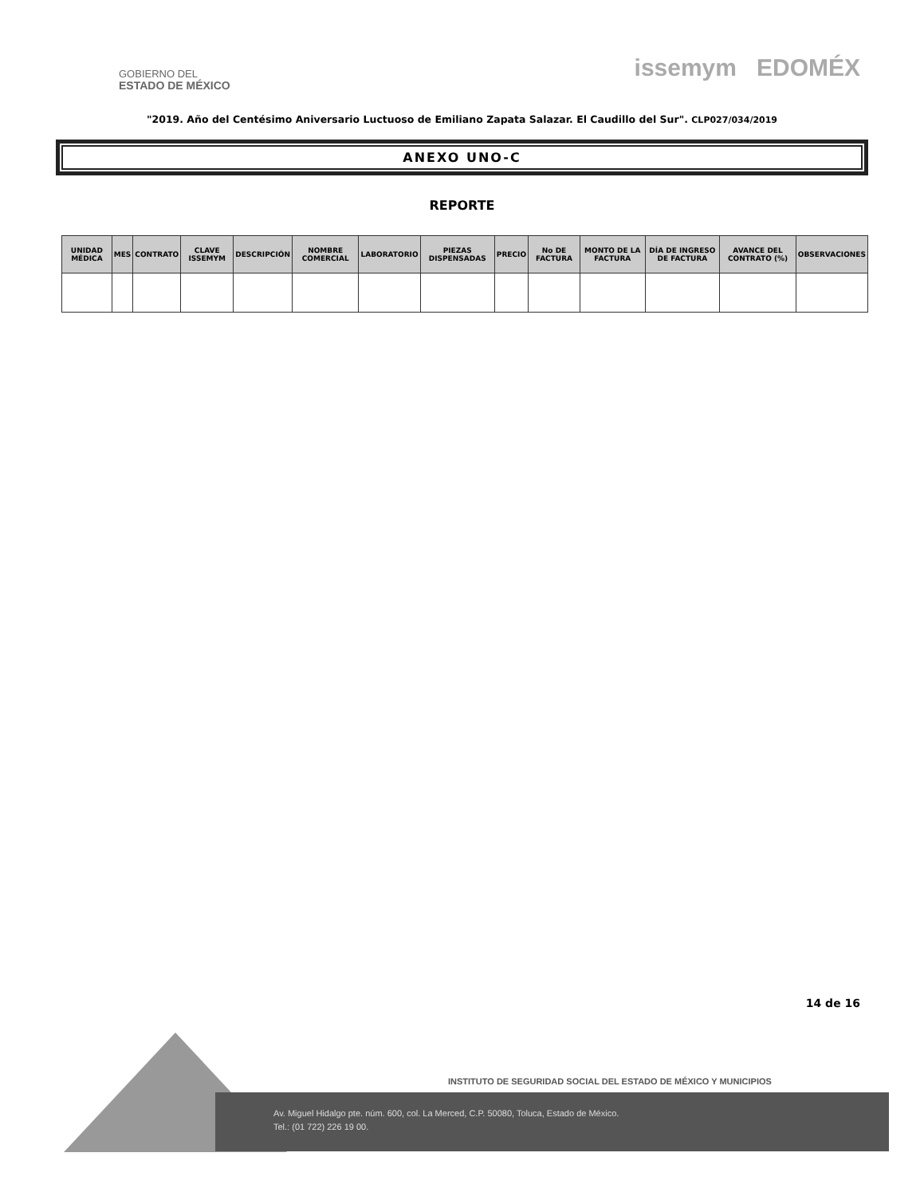GOBIERNO DEL
ESTADO DE MÉXICO
issemym EDOMÉX
"2019. Año del Centésimo Aniversario Luctuoso de Emiliano Zapata Salazar. El Caudillo del Sur". CLP027/034/2019
ANEXO UNO-C
REPORTE
| UNIDAD MÉDICA | MES | CONTRATO | CLAVE ISSEMYM | DESCRIPCIÓN | NOMBRE COMERCIAL | LABORATORIO | PIEZAS DISPENSADAS | PRECIO | No DE FACTURA | MONTO DE LA FACTURA | DÍA DE INGRESO DE FACTURA | AVANCE DEL CONTRATO (%) | OBSERVACIONES |
| --- | --- | --- | --- | --- | --- | --- | --- | --- | --- | --- | --- | --- | --- |
14 de 16
INSTITUTO DE SEGURIDAD SOCIAL DEL ESTADO DE MÉXICO Y MUNICIPIOS
Av. Miguel Hidalgo pte. núm. 600, col. La Merced, C.P. 50080, Toluca, Estado de México.
Tel.: (01 722) 226 19 00.